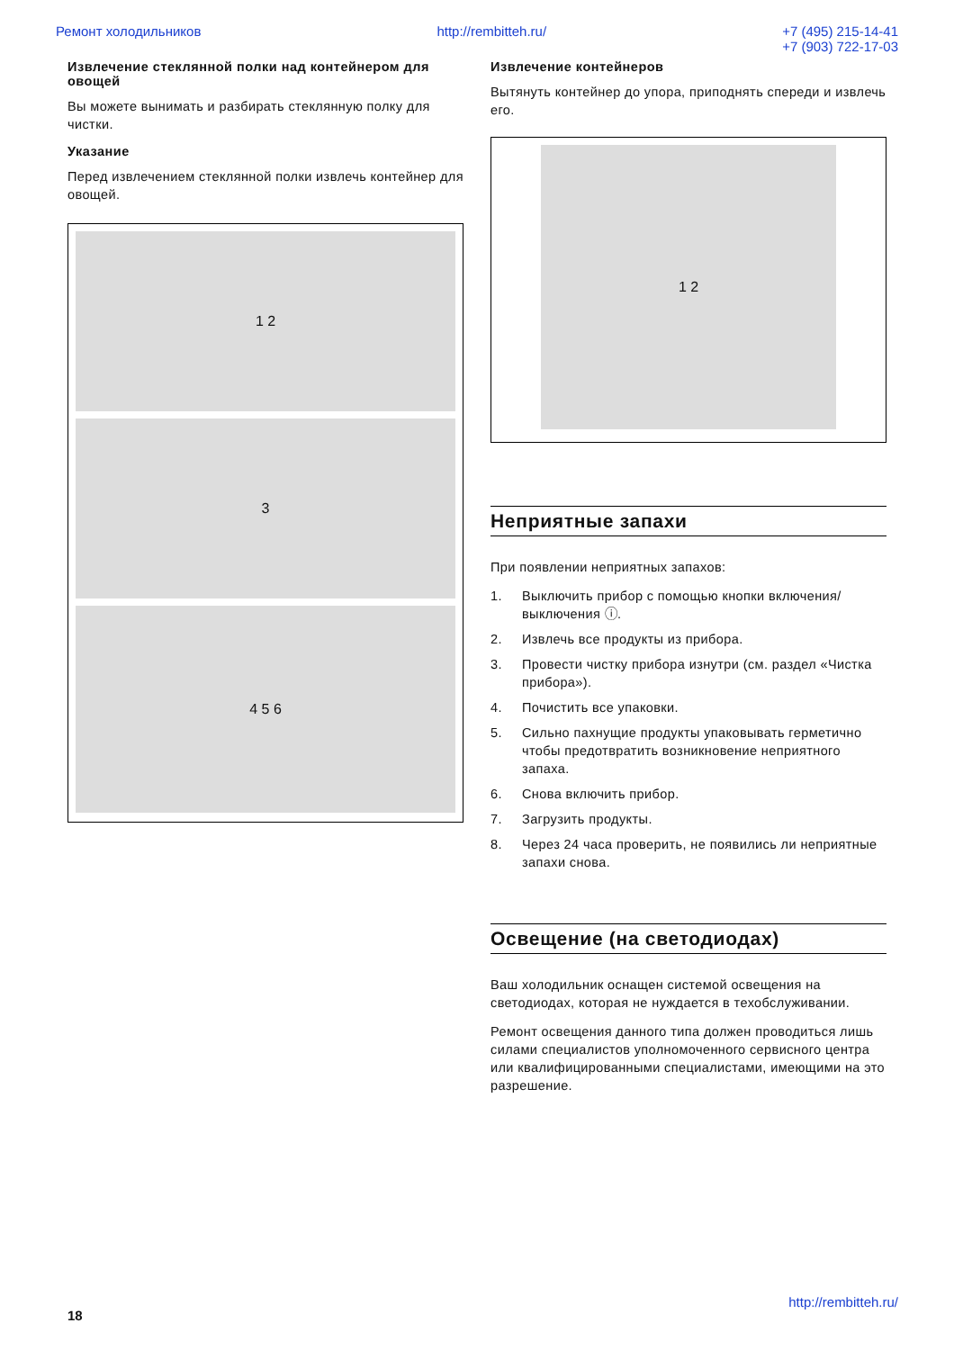Ремонт холодильников http://rembitteh.ru/ +7 (495) 215-14-41
+7 (903) 722-17-03
Извлечение стеклянной полки над контейнером для овощей
Вы можете вынимать и разбирать стеклянную полку для чистки.
Указание
Перед извлечением стеклянной полки извлечь контейнер для овощей.
1 2
3
4 5 6
Извлечение контейнеров
Вытянуть контейнер до упора, приподнять спереди и извлечь его.
1 2
Неприятные запахи
При появлении неприятных запахов:
1. Выключить прибор с помощью кнопки включения/ выключения ⓘ.
2. Извлечь все продукты из прибора.
3. Провести чистку прибора изнутри (см. раздел «Чистка прибора»).
4. Почистить все упаковки.
5. Сильно пахнущие продукты упаковывать герметично чтобы предотвратить возникновение неприятного запаха.
6. Снова включить прибор.
7. Загрузить продукты.
8. Через 24 часа проверить, не появились ли неприятные запахи снова.
Освещение (на светодиодах)
Ваш холодильник оснащен системой освещения на светодиодах, которая не нуждается в техобслуживании.
Ремонт освещения данного типа должен проводиться лишь силами специалистов уполномоченного сервисного центра или квалифицированными специалистами, имеющими на это разрешение.
http://rembitteh.ru/
18